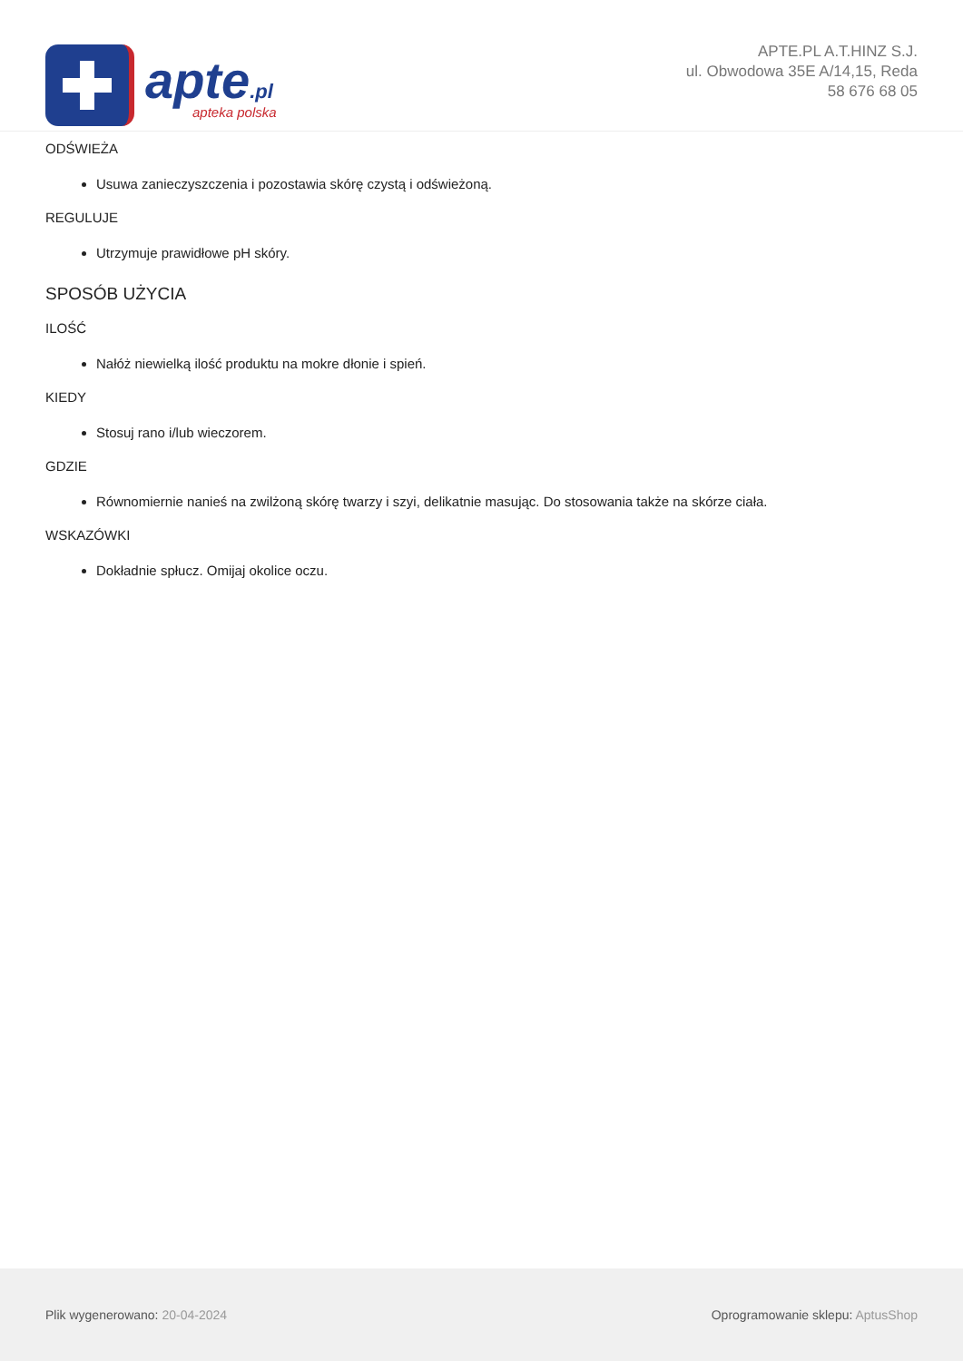apte.pl
apteka polska
APTE.PL A.T.HINZ S.J.
ul. Obwodowa 35E A/14,15, Reda
58 676 68 05
ODŚWIEŻA
Usuwa zanieczyszczenia i pozostawia skórę czystą i odświeżoną.
REGULUJE
Utrzymuje prawidłowe pH skóry.
SPOSÓB UŻYCIA
ILOŚĆ
Nałóż niewielką ilość produktu na mokre dłonie i spień.
KIEDY
Stosuj rano i/lub wieczorem.
GDZIE
Równomiernie nanieś na zwilżoną skórę twarzy i szyi, delikatnie masując. Do stosowania także na skórze ciała.
WSKAZÓWKI
Dokładnie spłucz. Omijaj okolice oczu.
Plik wygenerowano: 20-04-2024
Oprogramowanie sklepu: AptusShop